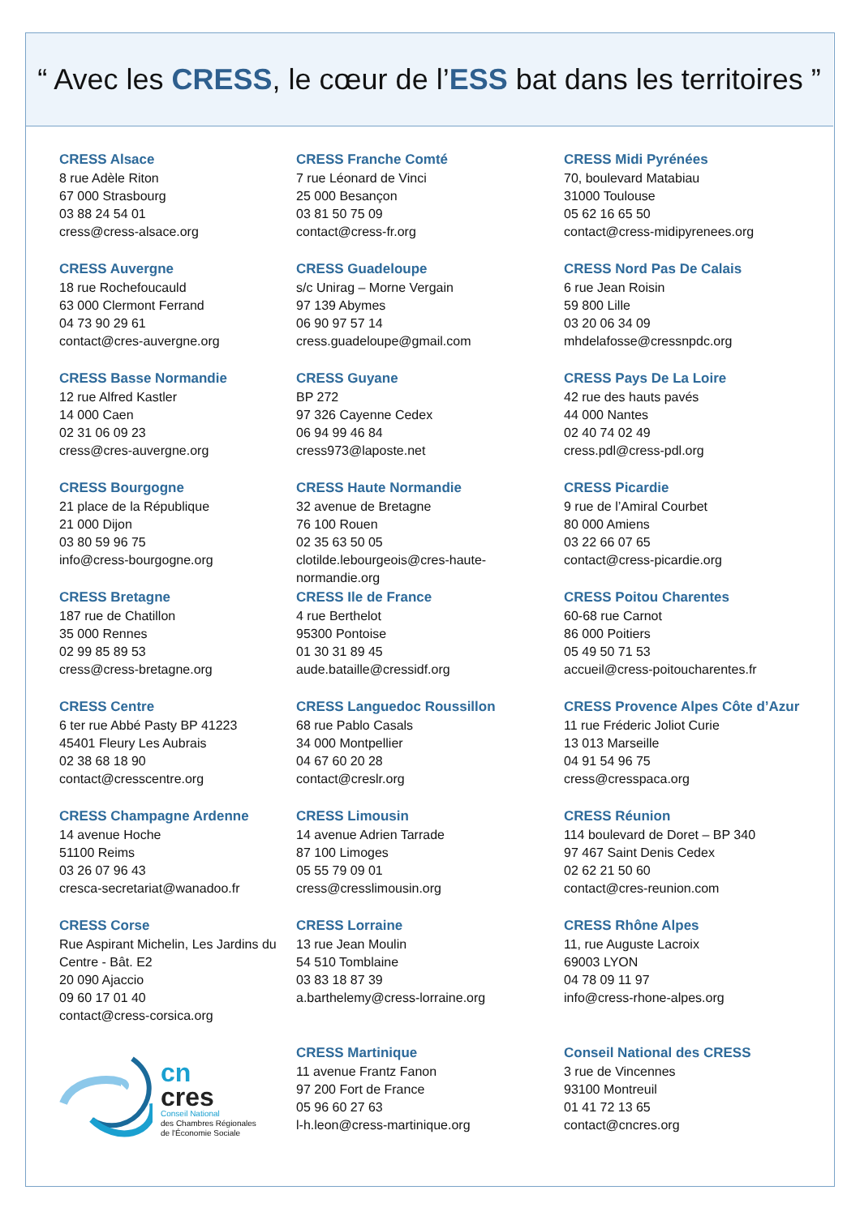“ Avec les CRESS, le cœur de l’ ESS bat dans les territoires ”
CRESS Alsace
8 rue Adèle Riton
67 000 Strasbourg
03 88 24 54 01
cress@cress-alsace.org
CRESS Franche Comté
7 rue Léonard de Vinci
25 000 Besançon
03 81 50 75 09
contact@cress-fr.org
CRESS Midi Pyrénées
70, boulevard Matabiau
31000 Toulouse
05 62 16 65 50
contact@cress-midipyrenees.org
CRESS Auvergne
18 rue Rochefoucauld
63 000 Clermont Ferrand
04 73 90 29 61
contact@cres-auvergne.org
CRESS Guadeloupe
s/c Unirag – Morne Vergain
97 139 Abymes
06 90 97 57 14
cress.guadeloupe@gmail.com
CRESS Nord Pas De Calais
6 rue Jean Roisin
59 800 Lille
03 20 06 34 09
mhdelafosse@cressnpdc.org
CRESS Basse Normandie
12 rue Alfred Kastler
14 000 Caen
02 31 06 09 23
cress@cres-auvergne.org
CRESS Guyane
BP 272
97 326 Cayenne Cedex
06 94 99 46 84
cress973@laposte.net
CRESS Pays De La Loire
42 rue des hauts pavés
44 000 Nantes
02 40 74 02 49
cress.pdl@cress-pdl.org
CRESS Bourgogne
21 place de la République
21 000 Dijon
03 80 59 96 75
info@cress-bourgogne.org
CRESS Haute Normandie
32 avenue de Bretagne
76 100 Rouen
02 35 63 50 05
clotilde.lebourgeois@cres-haute-normandie.org
CRESS Picardie
9 rue de l’Amiral Courbet
80 000 Amiens
03 22 66 07 65
contact@cress-picardie.org
CRESS Bretagne
187 rue de Chatillon
35 000 Rennes
02 99 85 89 53
cress@cress-bretagne.org
CRESS Ile de France
4 rue Berthelot
95300 Pontoise
01 30 31 89 45
aude.bataille@cressidf.org
CRESS Poitou Charentes
60-68 rue Carnot
86 000 Poitiers
05 49 50 71 53
accueil@cress-poitoucharentes.fr
CRESS Centre
6 ter rue Abbé Pasty BP 41223
45401 Fleury Les Aubrais
02 38 68 18 90
contact@cresscentre.org
CRESS Languedoc Roussillon
68 rue Pablo Casals
34 000 Montpellier
04 67 60 20 28
contact@creslr.org
CRESS Provence Alpes Côte d’Azur
11 rue Fréderic Joliot Curie
13 013 Marseille
04 91 54 96 75
cress@cresspaca.org
CRESS Champagne Ardenne
14 avenue Hoche
51100 Reims
03 26 07 96 43
cresca-secretariat@wanadoo.fr
CRESS Limousin
14 avenue Adrien Tarrade
87 100 Limoges
05 55 79 09 01
cress@cresslimousin.org
CRESS Réunion
114 boulevard de Doret – BP 340
97 467 Saint Denis Cedex
02 62 21 50 60
contact@cres-reunion.com
CRESS Corse
Rue Aspirant Michelin, Les Jardins du Centre - Bât. E2
20 090 Ajaccio
09 60 17 01 40
contact@cress-corsica.org
CRESS Lorraine
13 rue Jean Moulin
54 510 Tomblaine
03 83 18 87 39
a.barthelemy@cress-lorraine.org
CRESS Rhône Alpes
11, rue Auguste Lacroix
69003 LYON
04 78 09 11 97
info@cress-rhone-alpes.org
cn
cres
Conseil National
des Chambres Régionales
de l'Économie Sociale
CRESS Martinique
11 avenue Frantz Fanon
97 200 Fort de France
05 96 60 27 63
l-h.leon@cress-martinique.org
Conseil National des CRESS
3 rue de Vincennes
93100 Montreuil
01 41 72 13 65
contact@cncres.org